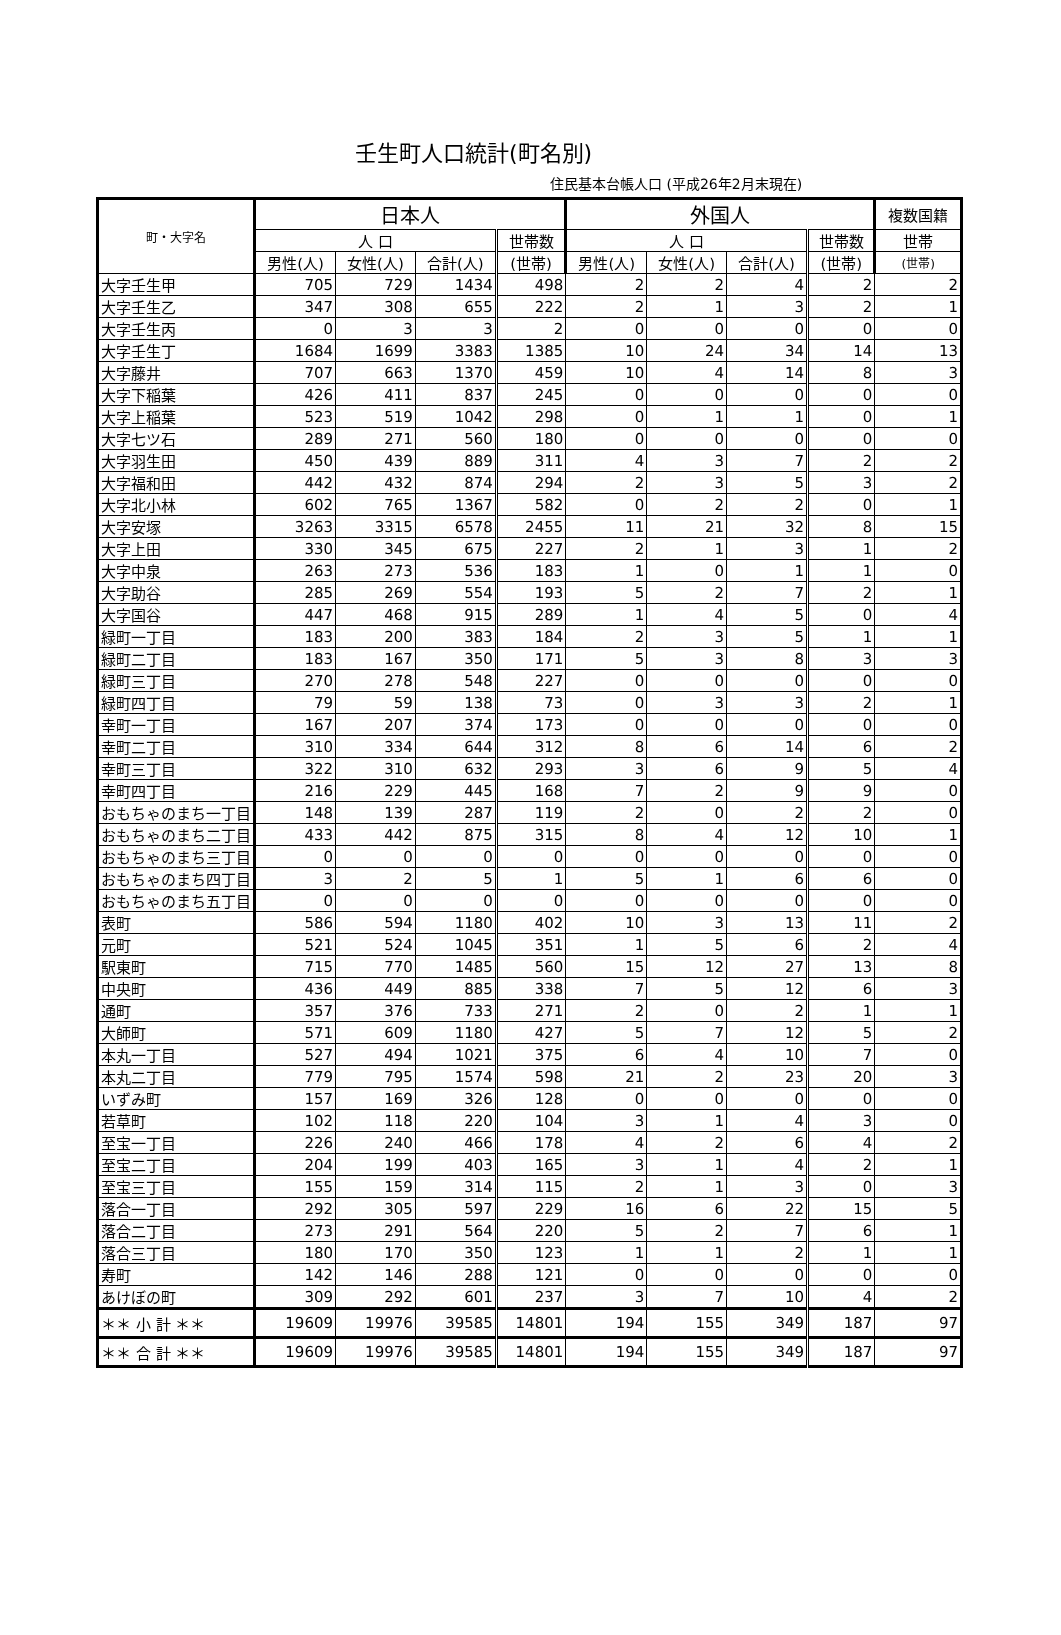壬生町人口統計(町名別)
住民基本台帳人口 (平成26年2月末現在)
| 町・大字名 | 日本人 | | | | 外国人 | | | | 複数国籍 |
| --- | --- | --- | --- | --- | --- | --- | --- | --- | --- |
| | 人 口 | | | 世帯数 | 人 口 | | | 世帯数 | 世帯 |
| | 男性(人) | 女性(人) | 合計(人) | (世帯) | 男性(人) | 女性(人) | 合計(人) | (世帯) | (世帯) |
| 大字壬生甲 | 705 | 729 | 1434 | 498 | 2 | 2 | 4 | 2 | 2 |
| 大字壬生乙 | 347 | 308 | 655 | 222 | 2 | 1 | 3 | 2 | 1 |
| 大字壬生丙 | 0 | 3 | 3 | 2 | 0 | 0 | 0 | 0 | 0 |
| 大字壬生丁 | 1684 | 1699 | 3383 | 1385 | 10 | 24 | 34 | 14 | 13 |
| 大字藤井 | 707 | 663 | 1370 | 459 | 10 | 4 | 14 | 8 | 3 |
| 大字下稲葉 | 426 | 411 | 837 | 245 | 0 | 0 | 0 | 0 | 0 |
| 大字上稲葉 | 523 | 519 | 1042 | 298 | 0 | 1 | 1 | 0 | 1 |
| 大字七ツ石 | 289 | 271 | 560 | 180 | 0 | 0 | 0 | 0 | 0 |
| 大字羽生田 | 450 | 439 | 889 | 311 | 4 | 3 | 7 | 2 | 2 |
| 大字福和田 | 442 | 432 | 874 | 294 | 2 | 3 | 5 | 3 | 2 |
| 大字北小林 | 602 | 765 | 1367 | 582 | 0 | 2 | 2 | 0 | 1 |
| 大字安塚 | 3263 | 3315 | 6578 | 2455 | 11 | 21 | 32 | 8 | 15 |
| 大字上田 | 330 | 345 | 675 | 227 | 2 | 1 | 3 | 1 | 2 |
| 大字中泉 | 263 | 273 | 536 | 183 | 1 | 0 | 1 | 1 | 0 |
| 大字助谷 | 285 | 269 | 554 | 193 | 5 | 2 | 7 | 2 | 1 |
| 大字国谷 | 447 | 468 | 915 | 289 | 1 | 4 | 5 | 0 | 4 |
| 緑町一丁目 | 183 | 200 | 383 | 184 | 2 | 3 | 5 | 1 | 1 |
| 緑町二丁目 | 183 | 167 | 350 | 171 | 5 | 3 | 8 | 3 | 3 |
| 緑町三丁目 | 270 | 278 | 548 | 227 | 0 | 0 | 0 | 0 | 0 |
| 緑町四丁目 | 79 | 59 | 138 | 73 | 0 | 3 | 3 | 2 | 1 |
| 幸町一丁目 | 167 | 207 | 374 | 173 | 0 | 0 | 0 | 0 | 0 |
| 幸町二丁目 | 310 | 334 | 644 | 312 | 8 | 6 | 14 | 6 | 2 |
| 幸町三丁目 | 322 | 310 | 632 | 293 | 3 | 6 | 9 | 5 | 4 |
| 幸町四丁目 | 216 | 229 | 445 | 168 | 7 | 2 | 9 | 9 | 0 |
| おもちゃのまち一丁目 | 148 | 139 | 287 | 119 | 2 | 0 | 2 | 2 | 0 |
| おもちゃのまち二丁目 | 433 | 442 | 875 | 315 | 8 | 4 | 12 | 10 | 1 |
| おもちゃのまち三丁目 | 0 | 0 | 0 | 0 | 0 | 0 | 0 | 0 | 0 |
| おもちゃのまち四丁目 | 3 | 2 | 5 | 1 | 5 | 1 | 6 | 6 | 0 |
| おもちゃのまち五丁目 | 0 | 0 | 0 | 0 | 0 | 0 | 0 | 0 | 0 |
| 表町 | 586 | 594 | 1180 | 402 | 10 | 3 | 13 | 11 | 2 |
| 元町 | 521 | 524 | 1045 | 351 | 1 | 5 | 6 | 2 | 4 |
| 駅東町 | 715 | 770 | 1485 | 560 | 15 | 12 | 27 | 13 | 8 |
| 中央町 | 436 | 449 | 885 | 338 | 7 | 5 | 12 | 6 | 3 |
| 通町 | 357 | 376 | 733 | 271 | 2 | 0 | 2 | 1 | 1 |
| 大師町 | 571 | 609 | 1180 | 427 | 5 | 7 | 12 | 5 | 2 |
| 本丸一丁目 | 527 | 494 | 1021 | 375 | 6 | 4 | 10 | 7 | 0 |
| 本丸二丁目 | 779 | 795 | 1574 | 598 | 21 | 2 | 23 | 20 | 3 |
| いずみ町 | 157 | 169 | 326 | 128 | 0 | 0 | 0 | 0 | 0 |
| 若草町 | 102 | 118 | 220 | 104 | 3 | 1 | 4 | 3 | 0 |
| 至宝一丁目 | 226 | 240 | 466 | 178 | 4 | 2 | 6 | 4 | 2 |
| 至宝二丁目 | 204 | 199 | 403 | 165 | 3 | 1 | 4 | 2 | 1 |
| 至宝三丁目 | 155 | 159 | 314 | 115 | 2 | 1 | 3 | 0 | 3 |
| 落合一丁目 | 292 | 305 | 597 | 229 | 16 | 6 | 22 | 15 | 5 |
| 落合二丁目 | 273 | 291 | 564 | 220 | 5 | 2 | 7 | 6 | 1 |
| 落合三丁目 | 180 | 170 | 350 | 123 | 1 | 1 | 2 | 1 | 1 |
| 寿町 | 142 | 146 | 288 | 121 | 0 | 0 | 0 | 0 | 0 |
| あけぼの町 | 309 | 292 | 601 | 237 | 3 | 7 | 10 | 4 | 2 |
| ＊＊ 小 計 ＊＊ | 19609 | 19976 | 39585 | 14801 | 194 | 155 | 349 | 187 | 97 |
| ＊＊ 合 計 ＊＊ | 19609 | 19976 | 39585 | 14801 | 194 | 155 | 349 | 187 | 97 |